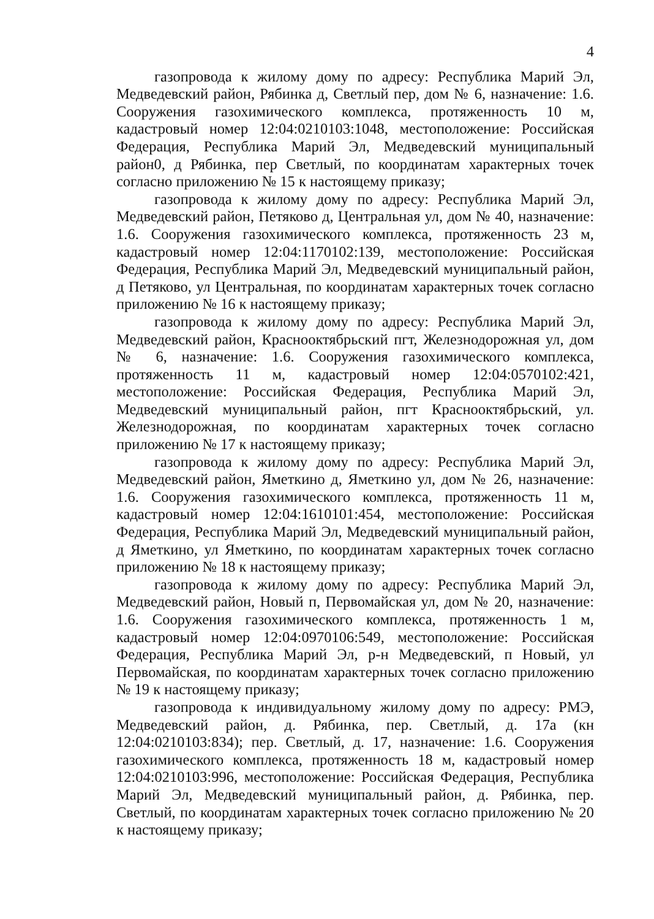4
газопровода к жилому дому по адресу: Республика Марий Эл, Медведевский район, Рябинка д, Светлый пер, дом № 6, назначение: 1.6. Сооружения газохимического комплекса, протяженность 10 м, кадастровый номер 12:04:0210103:1048, местоположение: Российская Федерация, Республика Марий Эл, Медведевский муниципальный район0, д Рябинка, пер Светлый, по координатам характерных точек согласно приложению № 15 к настоящему приказу;
газопровода к жилому дому по адресу: Республика Марий Эл, Медведевский район, Петяково д, Центральная ул, дом № 40, назначение: 1.6. Сооружения газохимического комплекса, протяженность 23 м, кадастровый номер 12:04:1170102:139, местоположение: Российская Федерация, Республика Марий Эл, Медведевский муниципальный район, д Петяково, ул Центральная, по координатам характерных точек согласно приложению № 16 к настоящему приказу;
газопровода к жилому дому по адресу: Республика Марий Эл, Медведевский район, Краснооктябрьский пгт, Железнодорожная ул, дом № 6, назначение: 1.6. Сооружения газохимического комплекса, протяженность 11 м, кадастровый номер 12:04:0570102:421, местоположение: Российская Федерация, Республика Марий Эл, Медведевский муниципальный район, пгт Краснооктябрьский, ул. Железнодорожная, по координатам характерных точек согласно приложению № 17 к настоящему приказу;
газопровода к жилому дому по адресу: Республика Марий Эл, Медведевский район, Яметкино д, Яметкино ул, дом № 26, назначение: 1.6. Сооружения газохимического комплекса, протяженность 11 м, кадастровый номер 12:04:1610101:454, местоположение: Российская Федерация, Республика Марий Эл, Медведевский муниципальный район, д Яметкино, ул Яметкино, по координатам характерных точек согласно приложению № 18 к настоящему приказу;
газопровода к жилому дому по адресу: Республика Марий Эл, Медведевский район, Новый п, Первомайская ул, дом № 20, назначение: 1.6. Сооружения газохимического комплекса, протяженность 1 м, кадастровый номер 12:04:0970106:549, местоположение: Российская Федерация, Республика Марий Эл, р-н Медведевский, п Новый, ул Первомайская, по координатам характерных точек согласно приложению № 19 к настоящему приказу;
газопровода к индивидуальному жилому дому по адресу: РМЭ, Медведевский район, д. Рябинка, пер. Светлый, д. 17а (кн 12:04:0210103:834); пер. Светлый, д. 17, назначение: 1.6. Сооружения газохимического комплекса, протяженность 18 м, кадастровый номер 12:04:0210103:996, местоположение: Российская Федерация, Республика Марий Эл, Медведевский муниципальный район, д. Рябинка, пер. Светлый, по координатам характерных точек согласно приложению № 20 к настоящему приказу;